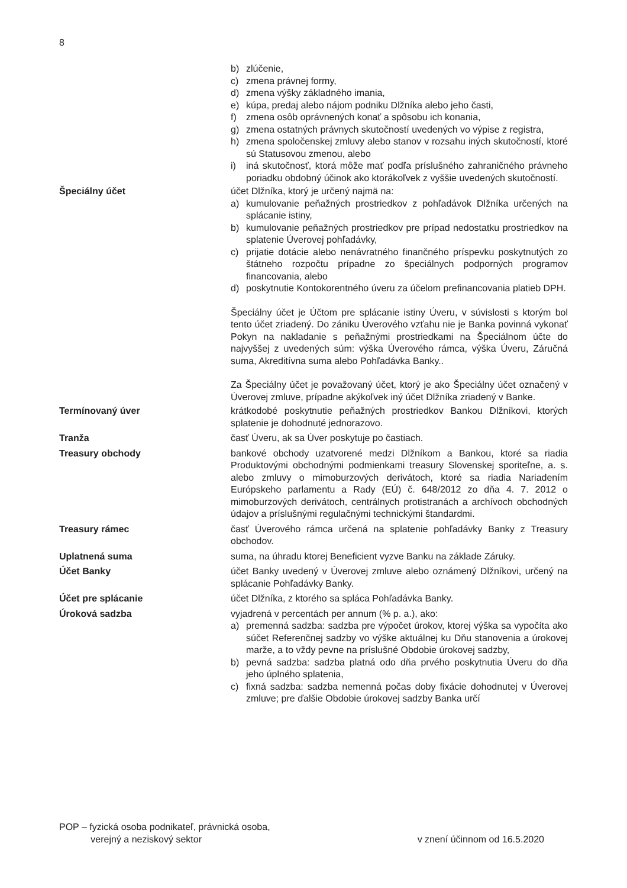8
b) zlúčenie,
c) zmena právnej formy,
d) zmena výšky základného imania,
e) kúpa, predaj alebo nájom podniku Dlžníka alebo jeho časti,
f) zmena osôb oprávnených konať a spôsobu ich konania,
g) zmena ostatných právnych skutočností uvedených vo výpise z registra,
h) zmena spoločenskej zmluvy alebo stanov v rozsahu iných skutočností, ktoré sú Statusovou zmenou, alebo
i) iná skutočnosť, ktorá môže mať podľa príslušného zahraničného právneho poriadku obdobný účinok ako ktorákoľvek z vyššie uvedených skutočností.
Špeciálny účet účet Dlžníka, ktorý je určený najmä na:
a) kumulovanie peňažných prostriedkov z pohľadávok Dlžníka určených na splácanie istiny,
b) kumulovanie peňažných prostriedkov pre prípad nedostatku prostriedkov na splatenie Úverovej pohľadávky,
c) prijatie dotácie alebo nenávratného finančného príspevku poskytnutých zo štátneho rozpočtu prípadne zo špeciálnych podporných programov financovania, alebo
d) poskytnutie Kontokorentného úveru za účelom prefinancovania platieb DPH.
Špeciálny účet je Účtom pre splácanie istiny Úveru, v súvislosti s ktorým bol tento účet zriadený. Do zániku Úverového vzťahu nie je Banka povinná vykonať Pokyn na nakladanie s peňažnými prostriedkami na Špeciálnom účte do najvyššej z uvedených súm: výška Úverového rámca, výška Úveru, Záručná suma, Akreditívna suma alebo Pohľadávka Banky..
Za Špeciálny účet je považovaný účet, ktorý je ako Špeciálny účet označený v Úverovej zmluve, prípadne akýkoľvek iný účet Dlžníka zriadený v Banke.
Termínovaný úver krátkodobé poskytnutie peňažných prostriedkov Bankou Dlžníkovi, ktorých splatenie je dohodnuté jednorazovo.
Tranža časť Úveru, ak sa Úver poskytuje po častiach.
Treasury obchody bankové obchody uzatvorené medzi Dlžníkom a Bankou, ktoré sa riadia Produktovými obchodnými podmienkami treasury Slovenskej sporiteľne, a. s. alebo zmluvy o mimoburzových derivátoch, ktoré sa riadia Nariadením Európskeho parlamentu a Rady (EÚ) č. 648/2012 zo dňa 4. 7. 2012 o mimoburzových derivátoch, centrálnych protistranách a archívoch obchodných údajov a príslušnými regulačnými technickými štandardmi.
Treasury rámec časť Úverového rámca určená na splatenie pohľadávky Banky z Treasury obchodov.
Uplatnená suma suma, na úhradu ktorej Beneficient vyzve Banku na základe Záruky.
Účet Banky účet Banky uvedený v Úverovej zmluve alebo oznámený Dlžníkovi, určený na splácanie Pohľadávky Banky.
Účet pre splácanie účet Dlžníka, z ktorého sa spláca Pohľadávka Banky.
Úroková sadzba vyjadrená v percentách per annum (% p. a.), ako:
a) premenná sadzba: sadzba pre výpočet úrokov, ktorej výška sa vypočíta ako súčet Referenčnej sadzby vo výške aktuálnej ku Dňu stanovenia a úrokovej marže, a to vždy pevne na príslušné Obdobie úrokovej sadzby,
b) pevná sadzba: sadzba platná odo dňa prvého poskytnutia Úveru do dňa jeho úplného splatenia,
c) fixná sadzba: sadzba nemenná počas doby fixácie dohodnutej v Úverovej zmluve; pre ďalšie Obdobie úrokovej sadzby Banka určí
POP – fyzická osoba podnikateľ, právnická osoba,
verejný a neziskový sektor
v znení účinnom od 16.5.2020